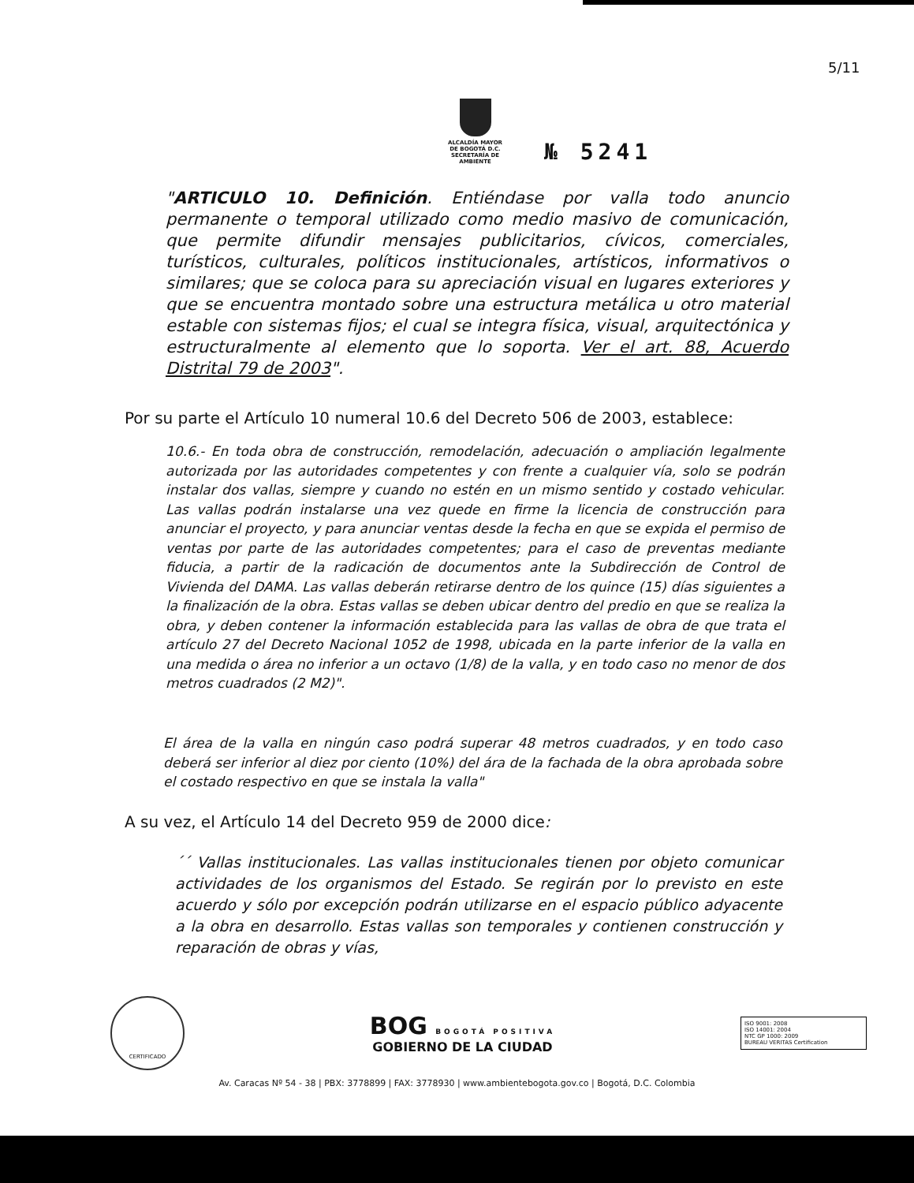5/11
ALCALDÍA MAYOR
DE BOGOTÁ D.C.
SECRETARÍA DE AMBIENTE
№ 5241
"ARTICULO 10. Definición. Entiéndase por valla todo anuncio permanente o temporal utilizado como medio masivo de comunicación, que permite difundir mensajes publicitarios, cívicos, comerciales, turísticos, culturales, políticos institucionales, artísticos, informativos o similares; que se coloca para su apreciación visual en lugares exteriores y que se encuentra montado sobre una estructura metálica u otro material estable con sistemas fijos; el cual se integra física, visual, arquitectónica y estructuralmente al elemento que lo soporta. Ver el art. 88, Acuerdo Distrital 79 de 2003".
Por su parte el Artículo 10 numeral 10.6 del Decreto 506 de 2003, establece:
10.6.- En toda obra de construcción, remodelación, adecuación o ampliación legalmente autorizada por las autoridades competentes y con frente a cualquier vía, solo se podrán instalar dos vallas, siempre y cuando no estén en un mismo sentido y costado vehicular. Las vallas podrán instalarse una vez quede en firme la licencia de construcción para anunciar el proyecto, y para anunciar ventas desde la fecha en que se expida el permiso de ventas por parte de las autoridades competentes; para el caso de preventas mediante fiducia, a partir de la radicación de documentos ante la Subdirección de Control de Vivienda del DAMA. Las vallas deberán retirarse dentro de los quince (15) días siguientes a la finalización de la obra. Estas vallas se deben ubicar dentro del predio en que se realiza la obra, y deben contener la información establecida para las vallas de obra de que trata el artículo 27 del Decreto Nacional 1052 de 1998, ubicada en la parte inferior de la valla en una medida o área no inferior a un octavo (1/8) de la valla, y en todo caso no menor de dos metros cuadrados (2 M2)".
El área de la valla en ningún caso podrá superar 48 metros cuadrados, y en todo caso deberá ser inferior al diez por ciento (10%) del ára de la fachada de la obra aprobada sobre el costado respectivo en que se instala la valla"
A su vez, el Artículo 14 del Decreto 959 de 2000 dice:
´´ Vallas institucionales. Las vallas institucionales tienen por objeto comunicar actividades de los organismos del Estado. Se regirán por lo previsto en este acuerdo y sólo por excepción podrán utilizarse en el espacio público adyacente a la obra en desarrollo. Estas vallas son temporales y contienen construcción y reparación de obras y vías,
CERTIFICADO
BOG BOGOTÁ POSITIVA
GOBIERNO DE LA CIUDAD
ISO 9001: 2008
ISO 14001: 2004
NTC GP 1000: 2009
BUREAU VERITAS Certification
Av. Caracas Nº 54 - 38 | PBX: 3778899 | FAX: 3778930 | www.ambientebogota.gov.co | Bogotá, D.C. Colombia